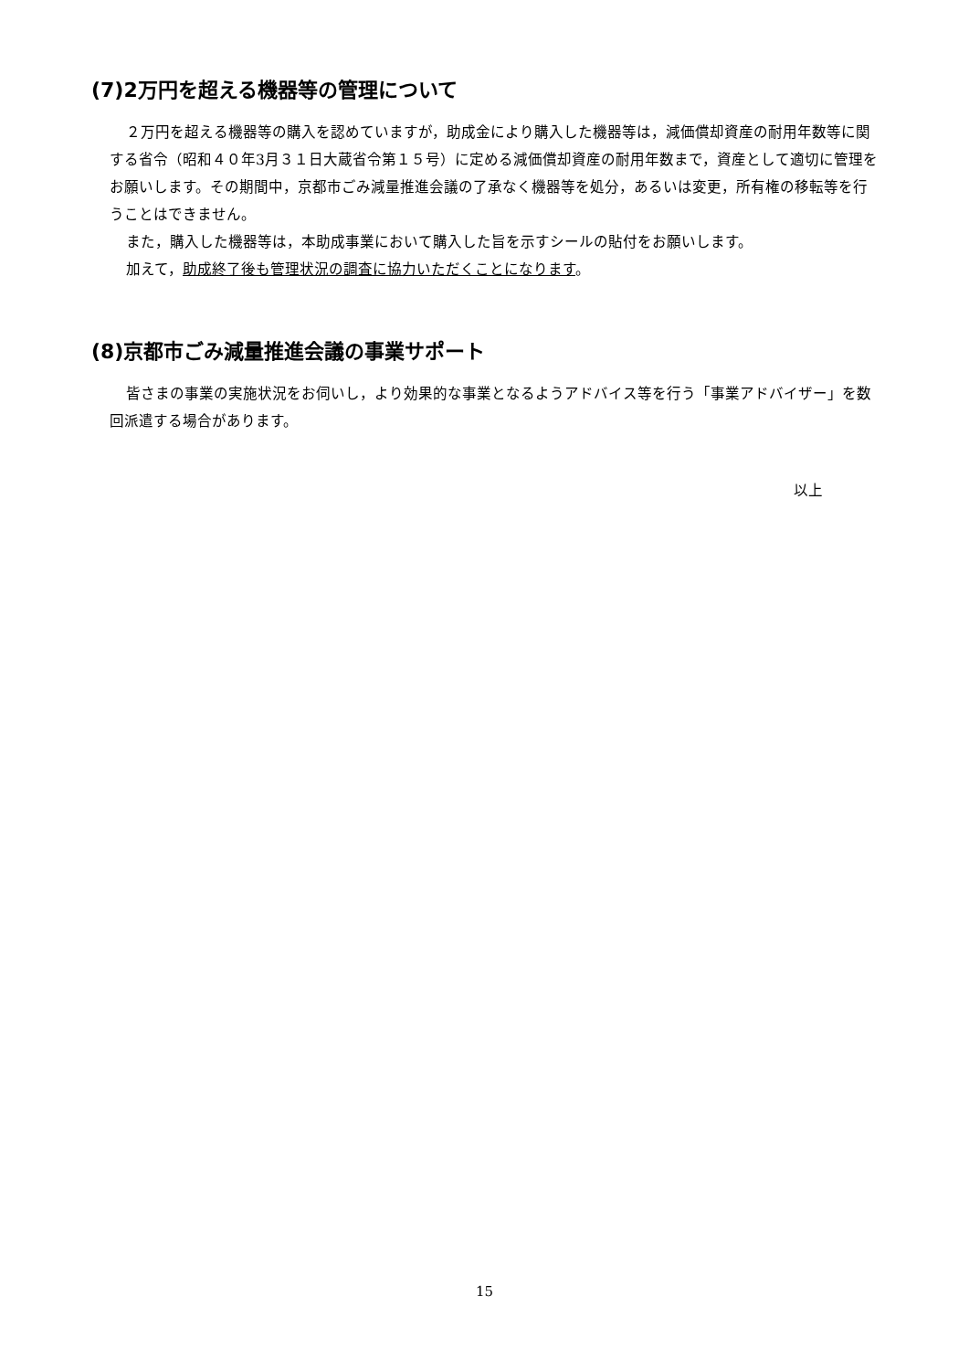(7)2万円を超える機器等の管理について
２万円を超える機器等の購入を認めていますが，助成金により購入した機器等は，減価償却資産の耐用年数等に関する省令（昭和４０年3月３１日大蔵省令第１５号）に定める減価償却資産の耐用年数まで，資産として適切に管理をお願いします。その期間中，京都市ごみ減量推進会議の了承なく機器等を処分，あるいは変更，所有権の移転等を行うことはできません。
また，購入した機器等は，本助成事業において購入した旨を示すシールの貼付をお願いします。
加えて，助成終了後も管理状況の調査に協力いただくことになります。
(8)京都市ごみ減量推進会議の事業サポート
皆さまの事業の実施状況をお伺いし，より効果的な事業となるようアドバイス等を行う「事業アドバイザー」を数回派遣する場合があります。
以上
15